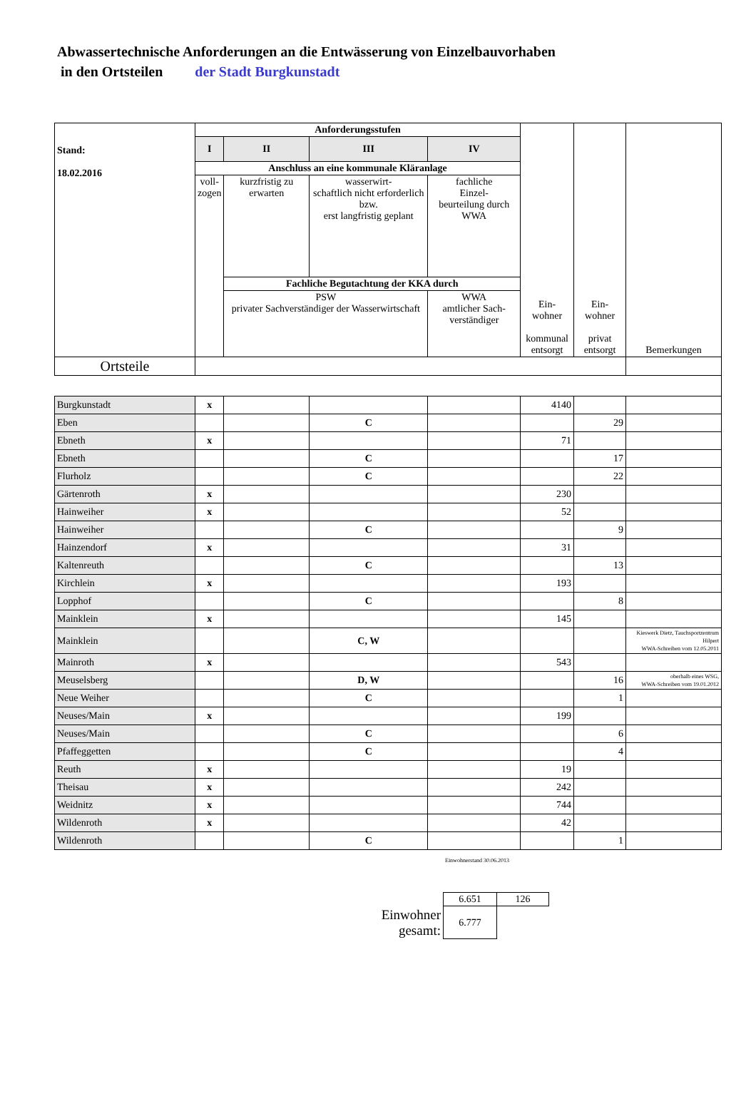Abwassertechnische Anforderungen an die Entwässerung von Einzelbauvorhaben
in den Ortsteilen der Stadt Burgkunstadt
| Stand: 18.02.2016 | Anforderungsstufen | | | | Ein- wohner kommunal entsorgt | Ein- wohner privat entsorgt | Bemerkungen |
| | I | II | III | IV | | | |
| | Anschluss an eine kommunale Kläranlage | | | | | | |
| | voll- zogen | kurzfristig zu erwarten | wasserwirt- schaftlich nicht erforderlich bzw. erst langfristig geplant | fachliche Einzel- beurteilung durch WWA | | | |
| | | Fachliche Begutachtung der KKA durch | | | | | |
| | | PSW privater Sachverständiger der Wasserwirtschaft | | WWA amtlicher Sach- verständiger | | | |
| Ortsteile | | | | | | | |
| Burgkunstadt | x | | | | 4140 | | |
| Eben | | | C | | | 29 | |
| Ebneth | x | | | | 71 | | |
| Ebneth | | | C | | | 17 | |
| Flurholz | | | C | | | 22 | |
| Gärtenroth | x | | | | 230 | | |
| Hainweiher | x | | | | 52 | | |
| Hainweiher | | | C | | | 9 | |
| Hainzendorf | x | | | | 31 | | |
| Kaltenreuth | | | C | | | 13 | |
| Kirchlein | x | | | | 193 | | |
| Lopphof | | | C | | | 8 | |
| Mainklein | x | | | | 145 | | |
| Mainklein | | | C, W | | | | Kieswerk Dietz, Tauchsportzentrum Hilpert WWA-Schreiben vom 12.05.2011 |
| Mainroth | x | | | | 543 | | |
| Meuselsberg | | | D, W | | | 16 | oberhalb eines WSG, WWA-Schreiben vom 19.01.2012 |
| Neue Weiher | | | C | | | 1 | |
| Neuses/Main | x | | | | 199 | | |
| Neuses/Main | | | C | | | 6 | |
| Pfaffeggetten | | | C | | | 4 | |
| Reuth | x | | | | 19 | | |
| Theisau | x | | | | 242 | | |
| Weidnitz | x | | | | 744 | | |
| Wildenroth | x | | | | 42 | | |
| Wildenroth | | | C | | | 1 | |
Einwohnerstand 30.06.2013
| | 6.651 | 126 |
| Einwohner gesamt: | 6.777 | |